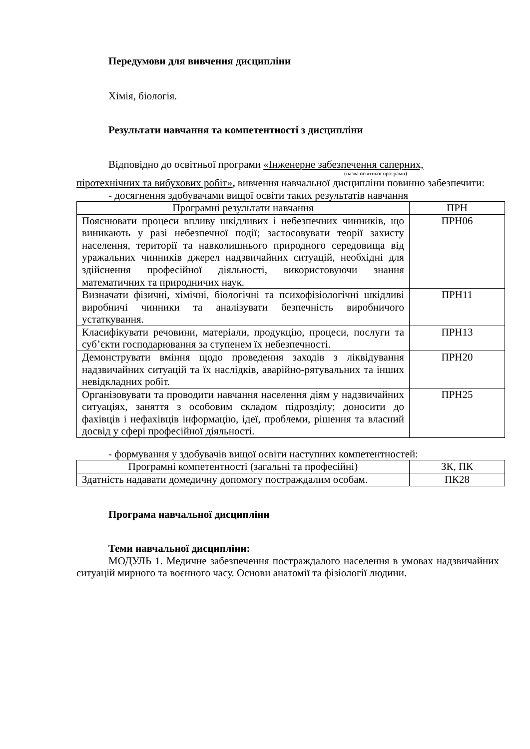Передумови для вивчення дисципліни
Хімія, біологія.
Результати навчання та компетентності з дисципліни
Відповідно до освітньої програми «Інженерне забезпечення саперних,
(назва освітньої програми)
піротехнічних та вибухових робіт», вивчення навчальної дисципліни повинно забезпечити:
- досягнення здобувачами вищої освіти таких результатів навчання
| Програмні результати навчання | ПРН |
| --- | --- |
| Пояснювати процеси впливу шкідливих і небезпечних чинників, що виникають у разі небезпечної події; застосовувати теорії захисту населення, території та навколишнього природного середовища від уражальних чинників джерел надзвичайних ситуацій, необхідні для здійснення професійної діяльності, використовуючи знання математичних та природничих наук. | ПРН06 |
| Визначати фізичні, хімічні, біологічні та психофізіологічні шкідливі виробничі чинники та аналізувати безпечність виробничого устаткування. | ПРН11 |
| Класифікувати речовини, матеріали, продукцію, процеси, послуги та суб’єкти господарювання за ступенем їх небезпечності. | ПРН13 |
| Демонструвати вміння щодо проведення заходів з ліквідування надзвичайних ситуацій та їх наслідків, аварійно-рятувальних та інших невідкладних робіт. | ПРН20 |
| Організовувати та проводити навчання населення діям у надзвичайних ситуаціях, заняття з особовим складом підрозділу; доносити до фахівців і нефахівців інформацію, ідеї, проблеми, рішення та власний досвід у сфері професійної діяльності. | ПРН25 |
- формування у здобувачів вищої освіти наступних компетентностей:
| Програмні компетентності (загальні та професійні) | ЗК, ПК |
| --- | --- |
| Здатність надавати домедичну допомогу постраждалим особам. | ПК28 |
Програма навчальної дисципліни
Теми навчальної дисципліни:
МОДУЛЬ 1. Медичне забезпечення постраждалого населення в умовах надзвичайних ситуацій мирного та воєнного часу. Основи анатомії та фізіології людини.